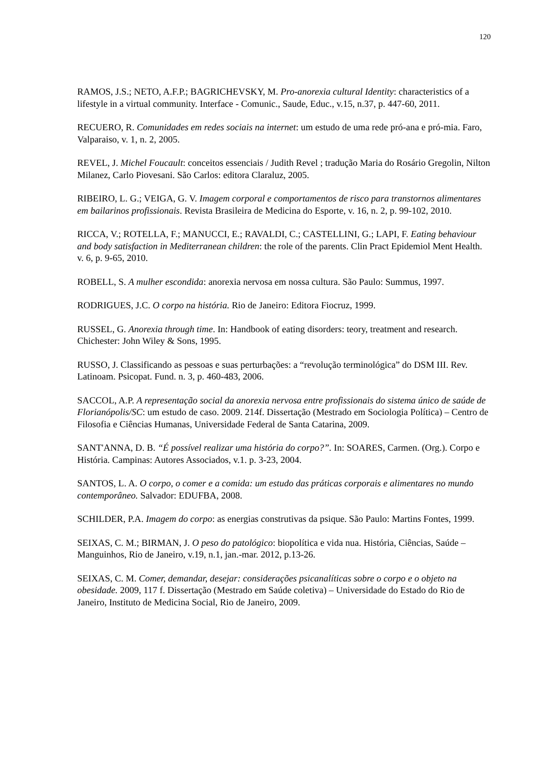120
RAMOS, J.S.; NETO, A.F.P.; BAGRICHEVSKY, M. Pro-anorexia cultural Identity: characteristics of a lifestyle in a virtual community. Interface - Comunic., Saude, Educ., v.15, n.37, p. 447-60, 2011.
RECUERO, R. Comunidades em redes sociais na internet: um estudo de uma rede pró-ana e pró-mia. Faro, Valparaiso, v. 1, n. 2, 2005.
REVEL, J. Michel Foucault: conceitos essenciais / Judith Revel ; tradução Maria do Rosário Gregolin, Nilton Milanez, Carlo Piovesani. São Carlos: editora Claraluz, 2005.
RIBEIRO, L. G.; VEIGA, G. V. Imagem corporal e comportamentos de risco para transtornos alimentares em bailarinos profissionais. Revista Brasileira de Medicina do Esporte, v. 16, n. 2, p. 99-102, 2010.
RICCA, V.; ROTELLA, F.; MANUCCI, E.; RAVALDI, C.; CASTELLINI, G.; LAPI, F. Eating behaviour and body satisfaction in Mediterranean children: the role of the parents. Clin Pract Epidemiol Ment Health. v. 6, p. 9-65, 2010.
ROBELL, S. A mulher escondida: anorexia nervosa em nossa cultura. São Paulo: Summus, 1997.
RODRIGUES, J.C. O corpo na história. Rio de Janeiro: Editora Fiocruz, 1999.
RUSSEL, G. Anorexia through time. In: Handbook of eating disorders: teory, treatment and research. Chichester: John Wiley & Sons, 1995.
RUSSO, J. Classificando as pessoas e suas perturbações: a “revolução terminológica” do DSM III. Rev. Latinoam. Psicopat. Fund. n. 3, p. 460-483, 2006.
SACCOL, A.P. A representação social da anorexia nervosa entre profissionais do sistema único de saúde de Florianópolis/SC: um estudo de caso. 2009. 214f. Dissertação (Mestrado em Sociologia Política) – Centro de Filosofia e Ciências Humanas, Universidade Federal de Santa Catarina, 2009.
SANT'ANNA, D. B. “É possível realizar uma história do corpo?”. In: SOARES, Carmen. (Org.). Corpo e História. Campinas: Autores Associados, v.1. p. 3-23, 2004.
SANTOS, L. A. O corpo, o comer e a comida: um estudo das práticas corporais e alimentares no mundo contemporâneo. Salvador: EDUFBA, 2008.
SCHILDER, P.A. Imagem do corpo: as energias construtivas da psique. São Paulo: Martins Fontes, 1999.
SEIXAS, C. M.; BIRMAN, J. O peso do patológico: biopolítica e vida nua. História, Ciências, Saúde – Manguinhos, Rio de Janeiro, v.19, n.1, jan.-mar. 2012, p.13-26.
SEIXAS, C. M. Comer, demandar, desejar: considerações psicanalíticas sobre o corpo e o objeto na obesidade. 2009, 117 f. Dissertação (Mestrado em Saúde coletiva) – Universidade do Estado do Rio de Janeiro, Instituto de Medicina Social, Rio de Janeiro, 2009.